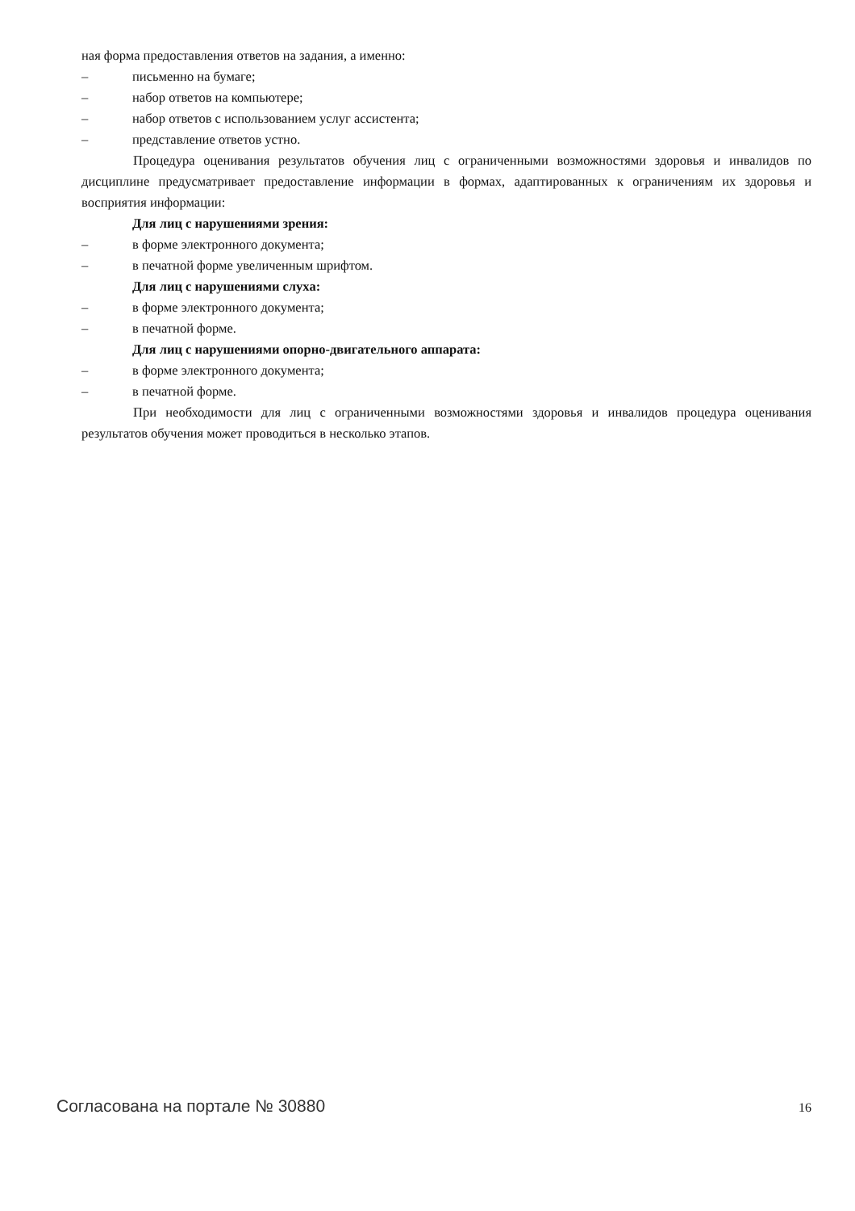ная форма предоставления ответов на задания, а именно:
– письменно на бумаге;
– набор ответов на компьютере;
– набор ответов с использованием услуг ассистента;
– представление ответов устно.
Процедура оценивания результатов обучения лиц с ограниченными возможностями здоровья и инвалидов по дисциплине предусматривает предоставление информации в формах, адаптированных к ограничениям их здоровья и восприятия информации:
Для лиц с нарушениями зрения:
– в форме электронного документа;
– в печатной форме увеличенным шрифтом.
Для лиц с нарушениями слуха:
– в форме электронного документа;
– в печатной форме.
Для лиц с нарушениями опорно-двигательного аппарата:
– в форме электронного документа;
– в печатной форме.
При необходимости для лиц с ограниченными возможностями здоровья и инвалидов процедура оценивания результатов обучения может проводиться в несколько этапов.
Согласована на портале № 30880 16